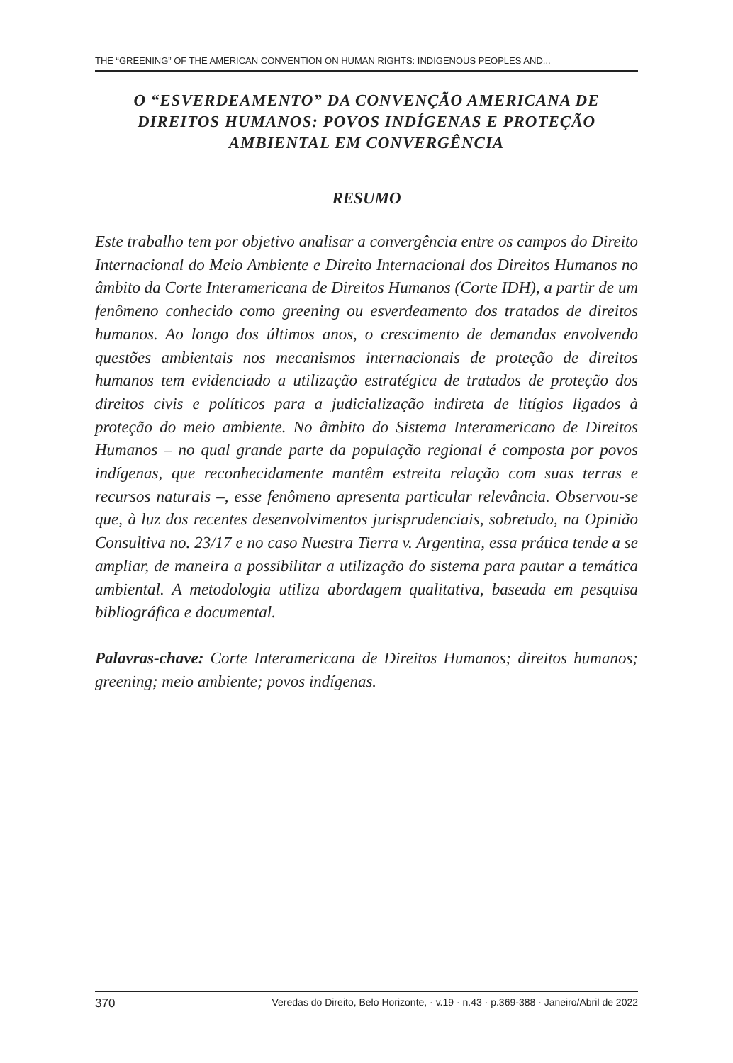THE “GREENING” OF THE AMERICAN CONVENTION ON HUMAN RIGHTS: INDIGENOUS PEOPLES AND...
O “ESVERDEAMENTO” DA CONVENÇÃO AMERICANA DE DIREITOS HUMANOS: POVOS INDÍGENAS E PROTEÇÃO AMBIENTAL EM CONVERGÊNCIA
RESUMO
Este trabalho tem por objetivo analisar a convergência entre os campos do Direito Internacional do Meio Ambiente e Direito Internacional dos Direitos Humanos no âmbito da Corte Interamericana de Direitos Humanos (Corte IDH), a partir de um fenômeno conhecido como greening ou esverdeamento dos tratados de direitos humanos. Ao longo dos últimos anos, o crescimento de demandas envolvendo questões ambientais nos mecanismos internacionais de proteção de direitos humanos tem evidenciado a utilização estratégica de tratados de proteção dos direitos civis e políticos para a judicialização indireta de litígios ligados à proteção do meio ambiente. No âmbito do Sistema Interamericano de Direitos Humanos – no qual grande parte da população regional é composta por povos indígenas, que reconhecidamente mantêm estreita relação com suas terras e recursos naturais –, esse fenômeno apresenta particular relevância. Observou-se que, à luz dos recentes desenvolvimentos jurisprudenciais, sobretudo, na Opinião Consultiva no. 23/17 e no caso Nuestra Tierra v. Argentina, essa prática tende a se ampliar, de maneira a possibilitar a utilização do sistema para pautar a temática ambiental. A metodologia utiliza abordagem qualitativa, baseada em pesquisa bibliográfica e documental.
Palavras-chave: Corte Interamericana de Direitos Humanos; direitos humanos; greening; meio ambiente; povos indígenas.
370 Veredas do Direito, Belo Horizonte, · v.19 · n.43 · p.369-388 · Janeiro/Abril de 2022